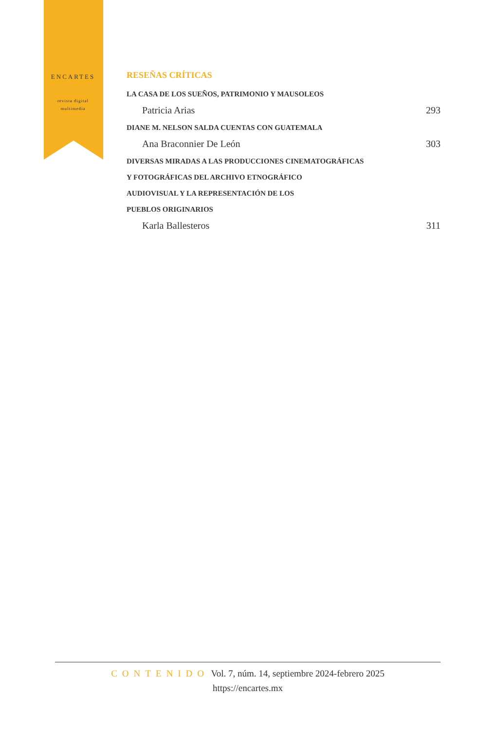ENCARTES
revista digital multimedia
RESEÑAS CRÍTICAS
LA CASA DE LOS SUEÑOS, PATRIMONIO Y MAUSOLEOS
Patricia Arias 293
DIANE M. NELSON SALDA CUENTAS CON GUATEMALA
Ana Braconnier De León 303
DIVERSAS MIRADAS A LAS PRODUCCIONES CINEMATOGRÁFICAS
Y FOTOGRÁFICAS DEL ARCHIVO ETNOGRÁFICO
AUDIOVISUAL Y LA REPRESENTACIÓN DE LOS
PUEBLOS ORIGINARIOS
Karla Ballesteros 311
CONTENIDO Vol. 7, núm. 14, septiembre 2024-febrero 2025
https://encartes.mx